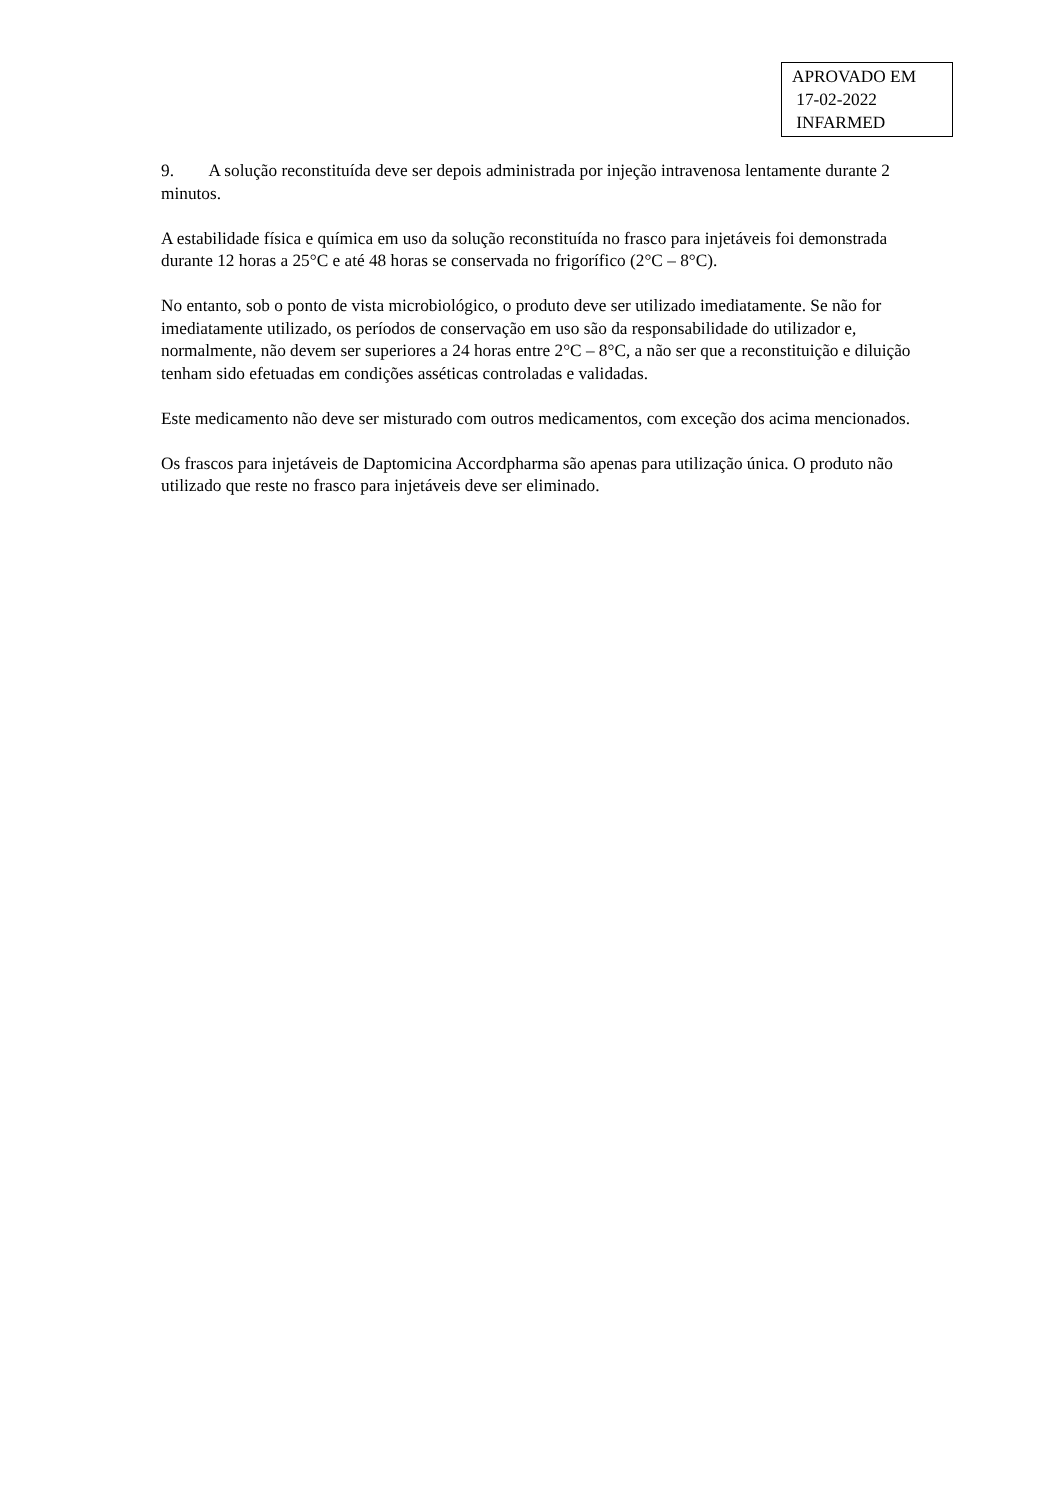APROVADO EM
17-02-2022
INFARMED
9. A solução reconstituída deve ser depois administrada por injeção intravenosa lentamente durante 2 minutos.
A estabilidade física e química em uso da solução reconstituída no frasco para injetáveis foi demonstrada durante 12 horas a 25°C e até 48 horas se conservada no frigorífico (2°C – 8°C).
No entanto, sob o ponto de vista microbiológico, o produto deve ser utilizado imediatamente. Se não for imediatamente utilizado, os períodos de conservação em uso são da responsabilidade do utilizador e, normalmente, não devem ser superiores a 24 horas entre 2°C – 8°C, a não ser que a reconstituição e diluição tenham sido efetuadas em condições asséticas controladas e validadas.
Este medicamento não deve ser misturado com outros medicamentos, com exceção dos acima mencionados.
Os frascos para injetáveis de Daptomicina Accordpharma são apenas para utilização única. O produto não utilizado que reste no frasco para injetáveis deve ser eliminado.